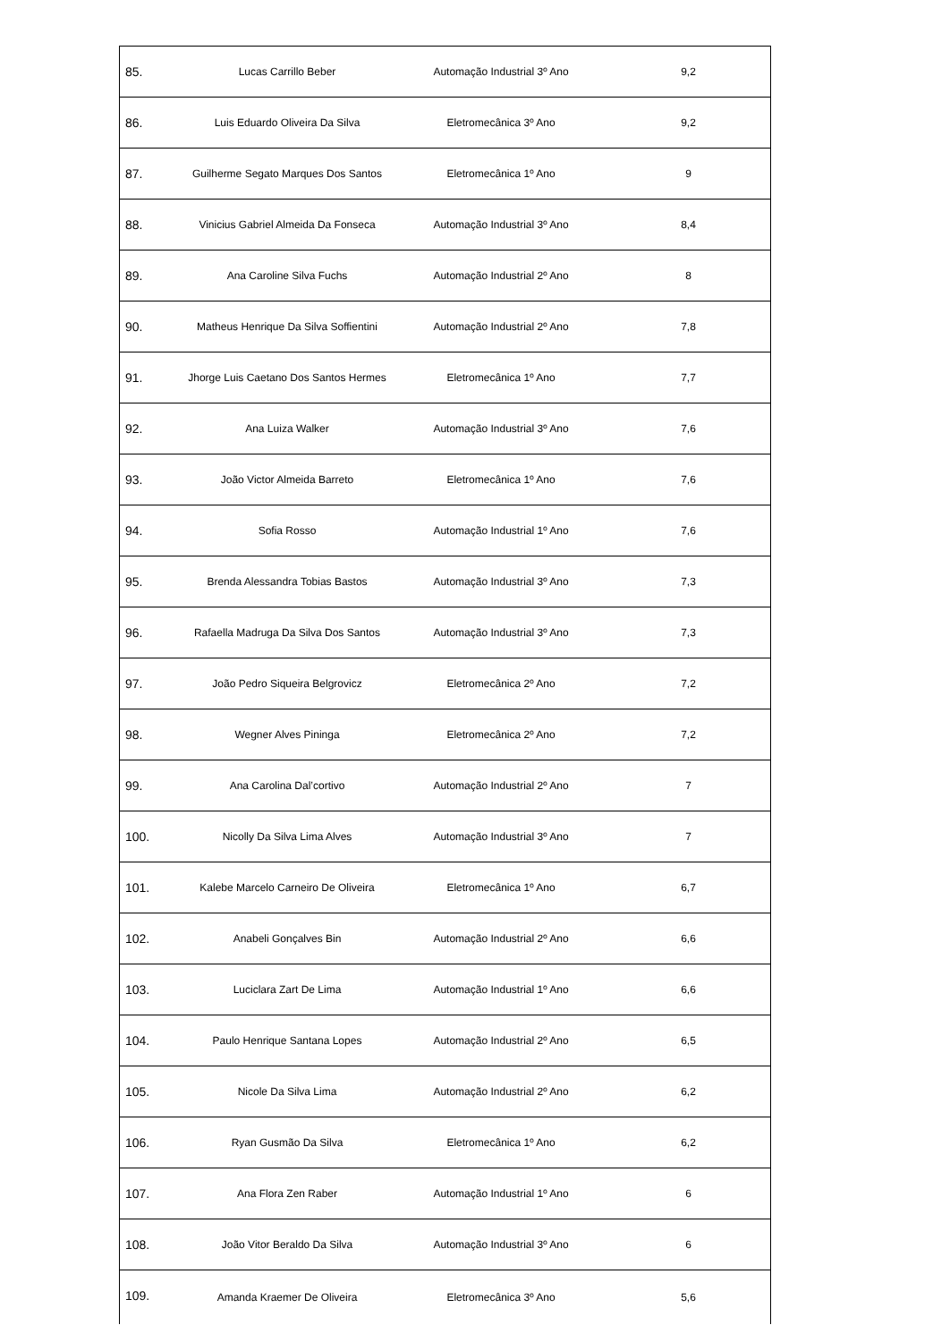| 85. | Lucas Carrillo Beber | Automação Industrial 3º Ano | 9,2 |
| 86. | Luis Eduardo Oliveira Da Silva | Eletromecânica 3º Ano | 9,2 |
| 87. | Guilherme Segato Marques Dos Santos | Eletromecânica 1º Ano | 9 |
| 88. | Vinicius Gabriel Almeida Da Fonseca | Automação Industrial 3º Ano | 8,4 |
| 89. | Ana Caroline Silva Fuchs | Automação Industrial 2º Ano | 8 |
| 90. | Matheus Henrique Da Silva Soffientini | Automação Industrial 2º Ano | 7,8 |
| 91. | Jhorge Luis Caetano Dos Santos Hermes | Eletromecânica 1º Ano | 7,7 |
| 92. | Ana Luiza Walker | Automação Industrial 3º Ano | 7,6 |
| 93. | João Victor Almeida Barreto | Eletromecânica 1º Ano | 7,6 |
| 94. | Sofia Rosso | Automação Industrial 1º Ano | 7,6 |
| 95. | Brenda Alessandra Tobias Bastos | Automação Industrial 3º Ano | 7,3 |
| 96. | Rafaella Madruga Da Silva Dos Santos | Automação Industrial 3º Ano | 7,3 |
| 97. | João Pedro Siqueira Belgrovicz | Eletromecânica 2º Ano | 7,2 |
| 98. | Wegner Alves Pininga | Eletromecânica 2º Ano | 7,2 |
| 99. | Ana Carolina Dal’cortivo | Automação Industrial 2º Ano | 7 |
| 100. | Nicolly Da Silva Lima Alves | Automação Industrial 3º Ano | 7 |
| 101. | Kalebe Marcelo Carneiro De Oliveira | Eletromecânica 1º Ano | 6,7 |
| 102. | Anabeli Gonçalves Bin | Automação Industrial 2º Ano | 6,6 |
| 103. | Luciclara Zart De Lima | Automação Industrial 1º Ano | 6,6 |
| 104. | Paulo Henrique Santana Lopes | Automação Industrial 2º Ano | 6,5 |
| 105. | Nicole Da Silva Lima | Automação Industrial 2º Ano | 6,2 |
| 106. | Ryan Gusmão Da Silva | Eletromecânica 1º Ano | 6,2 |
| 107. | Ana Flora Zen Raber | Automação Industrial 1º Ano | 6 |
| 108. | João Vitor Beraldo Da Silva | Automação Industrial 3º Ano | 6 |
| 109. | Amanda Kraemer De Oliveira | Eletromecânica 3º Ano | 5,6 |